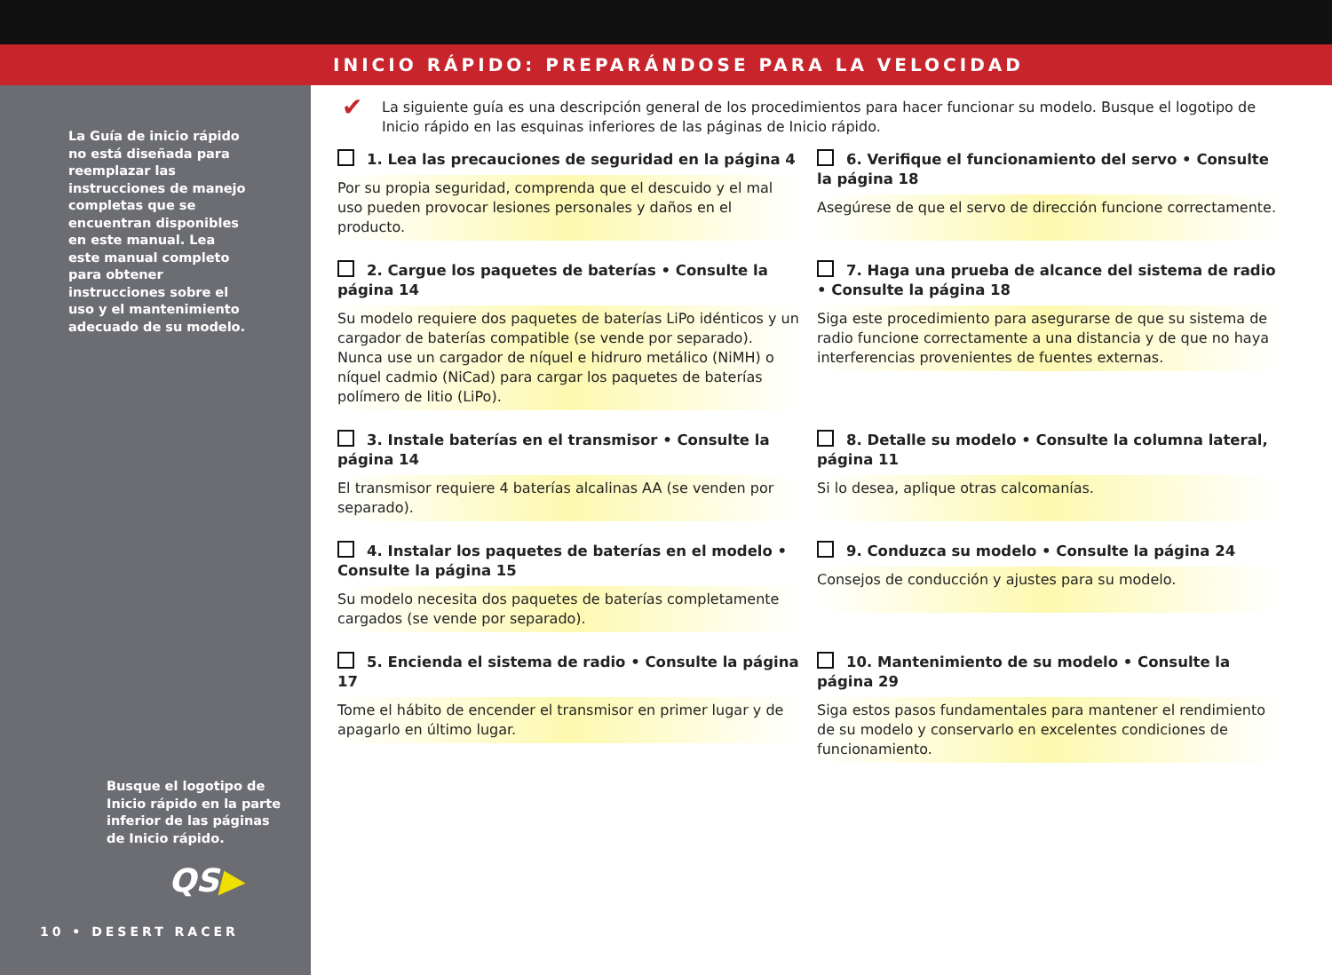INICIO RÁPIDO: PREPARÁNDOSE PARA LA VELOCIDAD
La Guía de inicio rápido no está diseñada para reemplazar las instrucciones de manejo completas que se encuentran disponibles en este manual. Lea este manual completo para obtener instrucciones sobre el uso y el mantenimiento adecuado de su modelo.
Busque el logotipo de Inicio rápido en la parte inferior de las páginas de Inicio rápido.
QS▶
10 • DESERT RACER
✔ La siguiente guía es una descripción general de los procedimientos para hacer funcionar su modelo. Busque el logotipo de Inicio rápido en las esquinas inferiores de las páginas de Inicio rápido.
1. Lea las precauciones de seguridad en la página 4
Por su propia seguridad, comprenda que el descuido y el mal uso pueden provocar lesiones personales y daños en el producto.
6. Verifique el funcionamiento del servo • Consulte la página 18
Asegúrese de que el servo de dirección funcione correctamente.
2. Cargue los paquetes de baterías • Consulte la página 14
Su modelo requiere dos paquetes de baterías LiPo idénticos y un cargador de baterías compatible (se vende por separado). Nunca use un cargador de níquel e hidruro metálico (NiMH) o níquel cadmio (NiCad) para cargar los paquetes de baterías polímero de litio (LiPo).
7. Haga una prueba de alcance del sistema de radio • Consulte la página 18
Siga este procedimiento para asegurarse de que su sistema de radio funcione correctamente a una distancia y de que no haya interferencias provenientes de fuentes externas.
3. Instale baterías en el transmisor • Consulte la página 14
El transmisor requiere 4 baterías alcalinas AA (se venden por separado).
8. Detalle su modelo • Consulte la columna lateral, página 11
Si lo desea, aplique otras calcomanías.
4. Instalar los paquetes de baterías en el modelo • Consulte la página 15
Su modelo necesita dos paquetes de baterías completamente cargados (se vende por separado).
9. Conduzca su modelo • Consulte la página 24
Consejos de conducción y ajustes para su modelo.
5. Encienda el sistema de radio • Consulte la página 17
Tome el hábito de encender el transmisor en primer lugar y de apagarlo en último lugar.
10. Mantenimiento de su modelo • Consulte la página 29
Siga estos pasos fundamentales para mantener el rendimiento de su modelo y conservarlo en excelentes condiciones de funcionamiento.